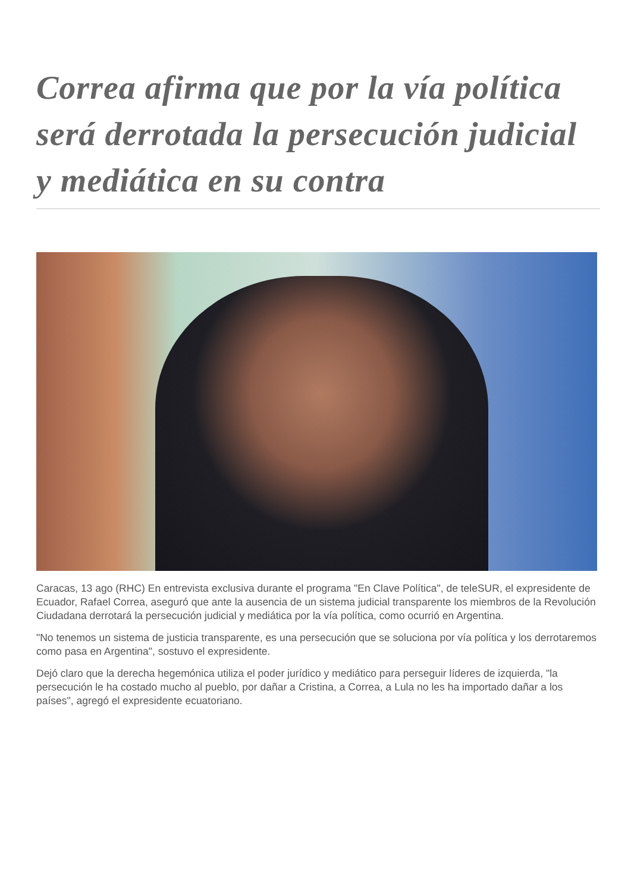Correa afirma que por la vía política será derrotada la persecución judicial y mediática en su contra
Caracas, 13 ago (RHC) En entrevista exclusiva durante el programa "En Clave Política", de teleSUR, el expresidente de Ecuador, Rafael Correa, aseguró que ante la ausencia de un sistema judicial transparente los miembros de la Revolución Ciudadana derrotará la persecución judicial y mediática por la vía política, como ocurrió en Argentina.
"No tenemos un sistema de justicia transparente, es una persecución que se soluciona por vía política y los derrotaremos como pasa en Argentina", sostuvo el expresidente.
Dejó claro que la derecha hegemónica utiliza el poder jurídico y mediático para perseguir líderes de izquierda, "la persecución le ha costado mucho al pueblo, por dañar a Cristina, a Correa, a Lula no les ha importado dañar a los países", agregó el expresidente ecuatoriano.